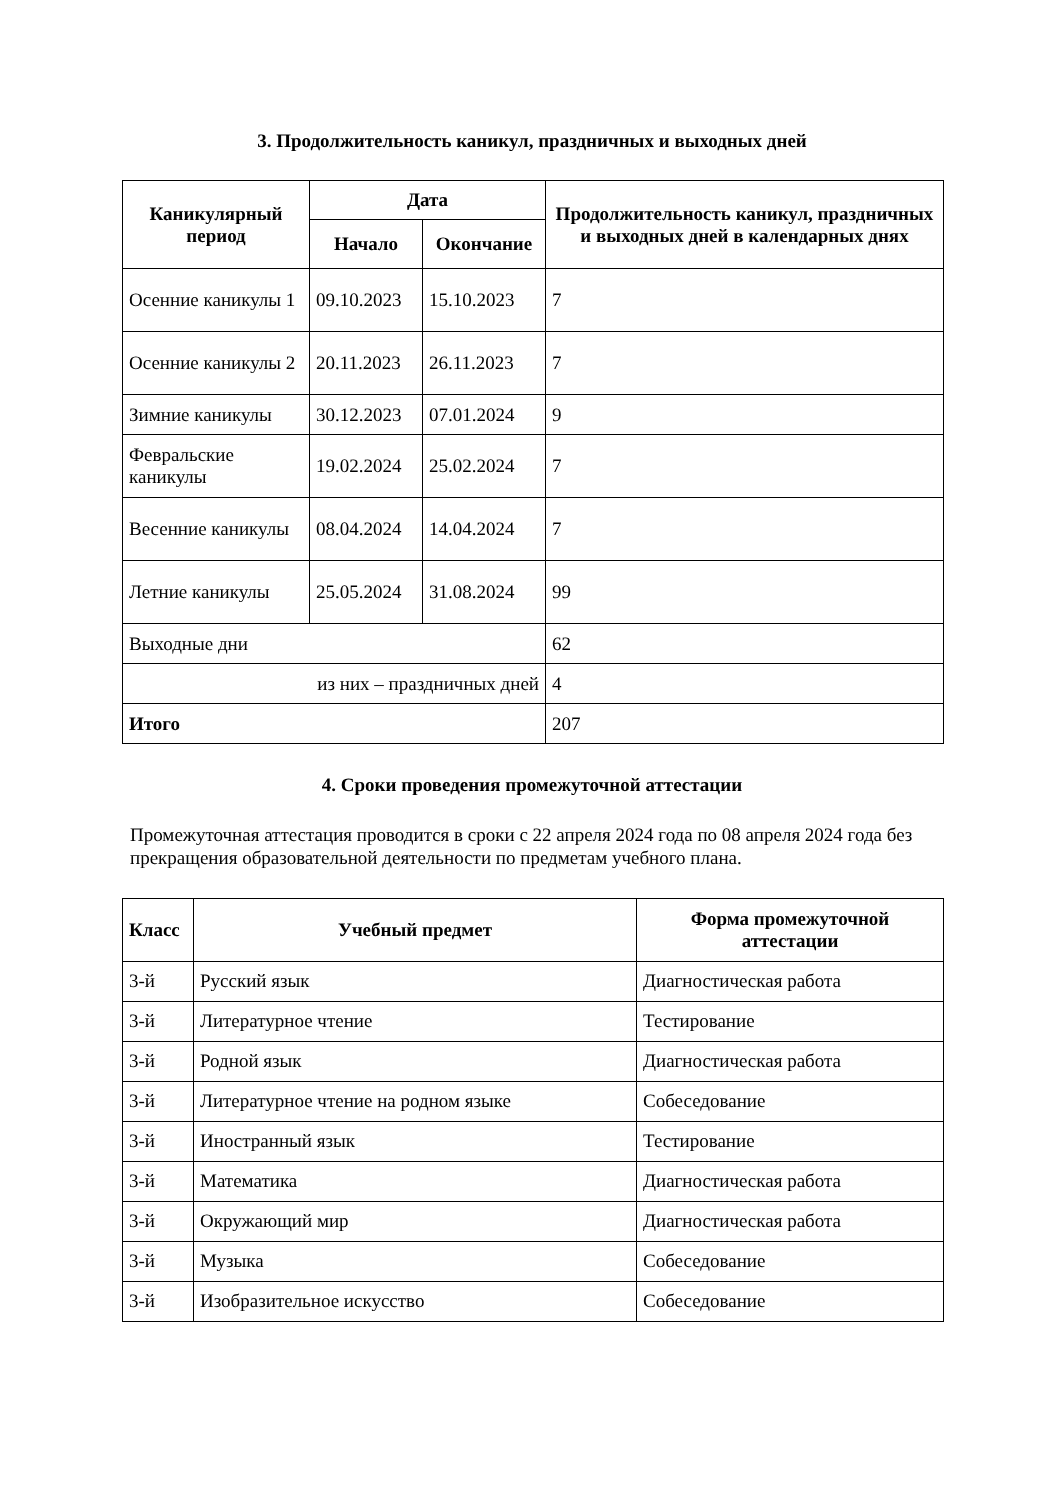3. Продолжительность каникул, праздничных и выходных дней
| Каникулярный период | Дата | | Продолжительность каникул, праздничных и выходных дней в календарных днях |
| --- | --- | --- | --- |
| | Начало | Окончание | |
| Осенние каникулы 1 | 09.10.2023 | 15.10.2023 | 7 |
| Осенние каникулы 2 | 20.11.2023 | 26.11.2023 | 7 |
| Зимние каникулы | 30.12.2023 | 07.01.2024 | 9 |
| Февральские каникулы | 19.02.2024 | 25.02.2024 | 7 |
| Весенние каникулы | 08.04.2024 | 14.04.2024 | 7 |
| Летние каникулы | 25.05.2024 | 31.08.2024 | 99 |
| Выходные дни | | | 62 |
| из них – праздничных дней | | | 4 |
| Итого | | | 207 |
4. Сроки проведения промежуточной аттестации
Промежуточная аттестация проводится в сроки с 22 апреля 2024 года по 08 апреля 2024 года без прекращения образовательной деятельности по предметам учебного плана.
| Класс | Учебный предмет | Форма промежуточной аттестации |
| --- | --- | --- |
| 3-й | Русский язык | Диагностическая работа |
| 3-й | Литературное чтение | Тестирование |
| 3-й | Родной язык | Диагностическая работа |
| 3-й | Литературное чтение на родном языке | Собеседование |
| 3-й | Иностранный язык | Тестирование |
| 3-й | Математика | Диагностическая работа |
| 3-й | Окружающий мир | Диагностическая работа |
| 3-й | Музыка | Собеседование |
| 3-й | Изобразительное искусство | Собеседование |